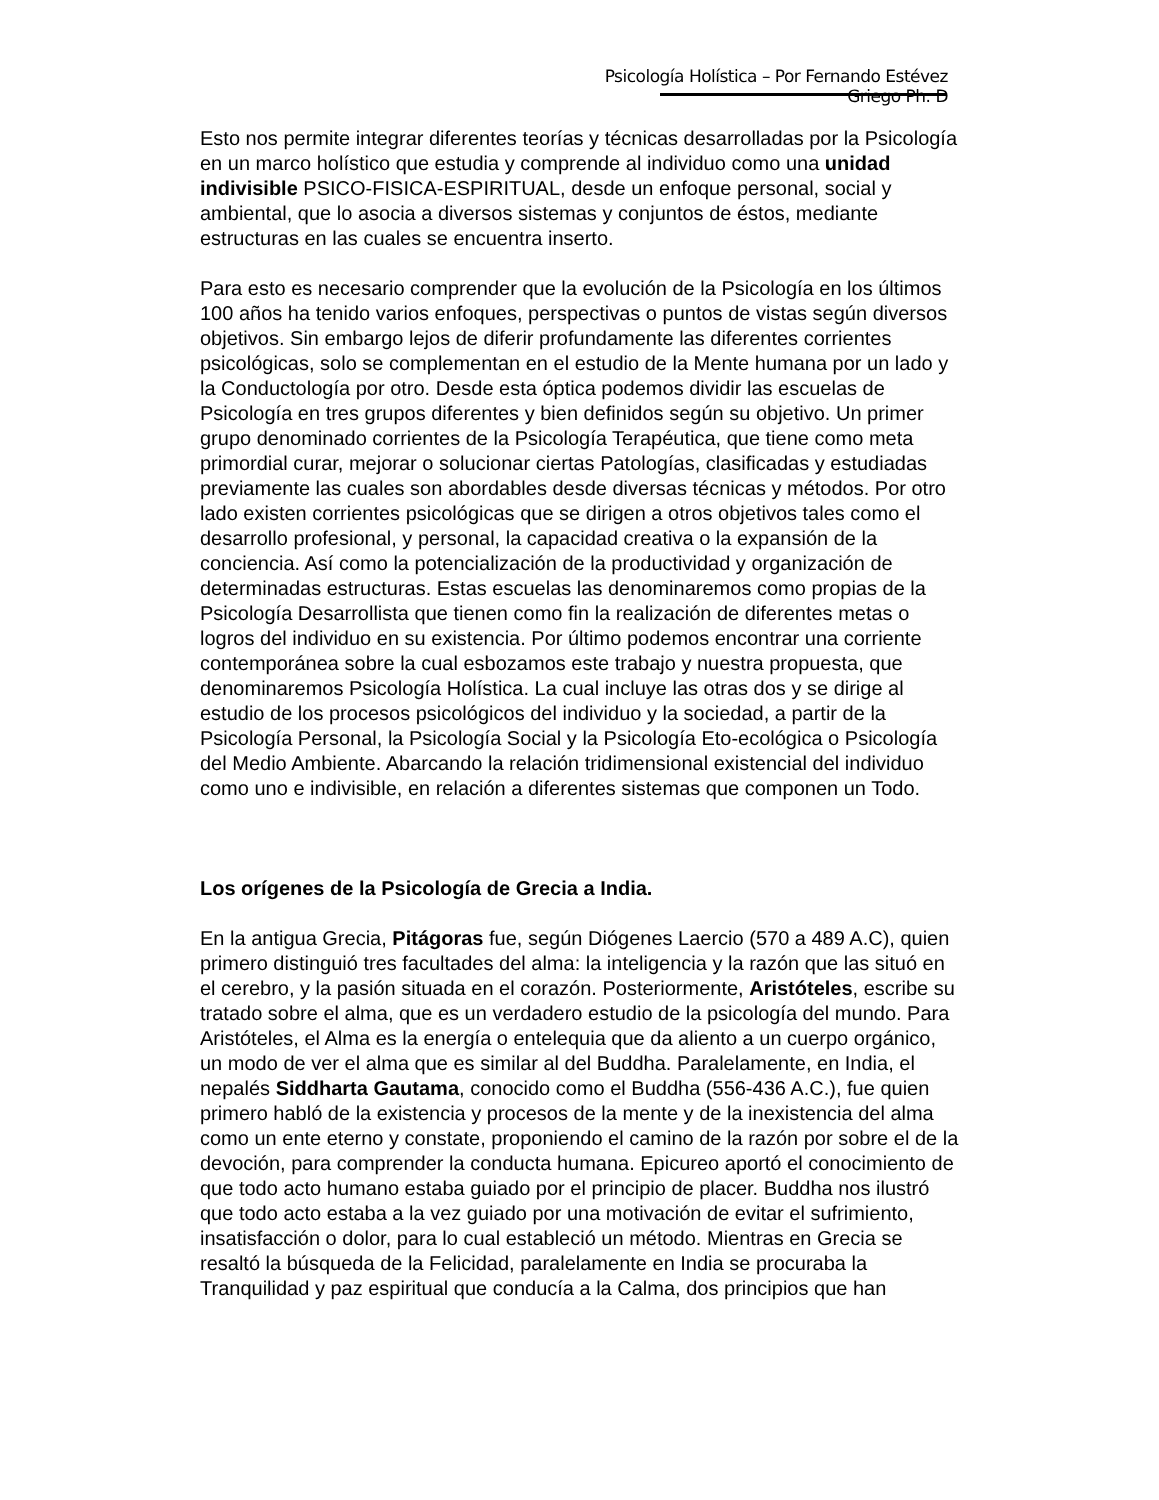Psicología Holística – Por Fernando Estévez Griego Ph. D
Esto nos permite integrar diferentes teorías y técnicas desarrolladas por la Psicología en un marco holístico que estudia y comprende al individuo como una unidad indivisible PSICO-FISICA-ESPIRITUAL, desde un enfoque personal, social y ambiental, que lo asocia a diversos sistemas y conjuntos de éstos, mediante estructuras en las cuales se encuentra inserto.
Para esto es necesario comprender que la evolución de la Psicología en los últimos 100 años ha tenido varios enfoques, perspectivas o puntos de vistas según diversos objetivos. Sin embargo lejos de diferir profundamente las diferentes corrientes psicológicas, solo se complementan en el estudio de la Mente humana por un lado y la Conductología por otro. Desde esta óptica podemos dividir las escuelas de Psicología en tres grupos diferentes y bien definidos según su objetivo. Un primer grupo denominado corrientes de la Psicología Terapéutica, que tiene como meta primordial curar, mejorar o solucionar ciertas Patologías, clasificadas y estudiadas previamente las cuales son abordables desde diversas técnicas y métodos. Por otro lado existen corrientes psicológicas que se dirigen a otros objetivos tales como el desarrollo profesional, y personal, la capacidad creativa o la expansión de la conciencia. Así como la potencialización de la productividad y organización de determinadas estructuras. Estas escuelas las denominaremos como propias de la Psicología Desarrollista que tienen como fin la realización de diferentes metas o logros del individuo en su existencia. Por último podemos encontrar una corriente contemporánea sobre la cual esbozamos este trabajo y nuestra propuesta, que denominaremos Psicología Holística. La cual incluye las otras dos y se dirige al estudio de los procesos psicológicos del individuo y la sociedad, a partir de la Psicología Personal, la Psicología Social y la Psicología Eto-ecológica o Psicología del Medio Ambiente. Abarcando la relación tridimensional existencial del individuo como uno e indivisible, en relación a diferentes sistemas que componen un Todo.
Los orígenes de la Psicología de Grecia a India.
En la antigua Grecia, Pitágoras fue, según Diógenes Laercio (570 a 489 A.C), quien primero distinguió tres facultades del alma: la inteligencia y la razón que las situó en el cerebro, y la pasión situada en el corazón. Posteriormente, Aristóteles, escribe su tratado sobre el alma, que es un verdadero estudio de la psicología del mundo. Para Aristóteles, el Alma es la energía o entelequia que da aliento a un cuerpo orgánico, un modo de ver el alma que es similar al del Buddha. Paralelamente, en India, el nepalés Siddharta Gautama, conocido como el Buddha (556-436 A.C.), fue quien primero habló de la existencia y procesos de la mente y de la inexistencia del alma como un ente eterno y constate, proponiendo el camino de la razón por sobre el de la devoción, para comprender la conducta humana. Epicureo aportó el conocimiento de que todo acto humano estaba guiado por el principio de placer. Buddha nos ilustró que todo acto estaba a la vez guiado por una motivación de evitar el sufrimiento, insatisfacción o dolor, para lo cual estableció un método. Mientras en Grecia se resaltó la búsqueda de la Felicidad, paralelamente en India se procuraba la Tranquilidad y paz espiritual que conducía a la Calma, dos principios que han